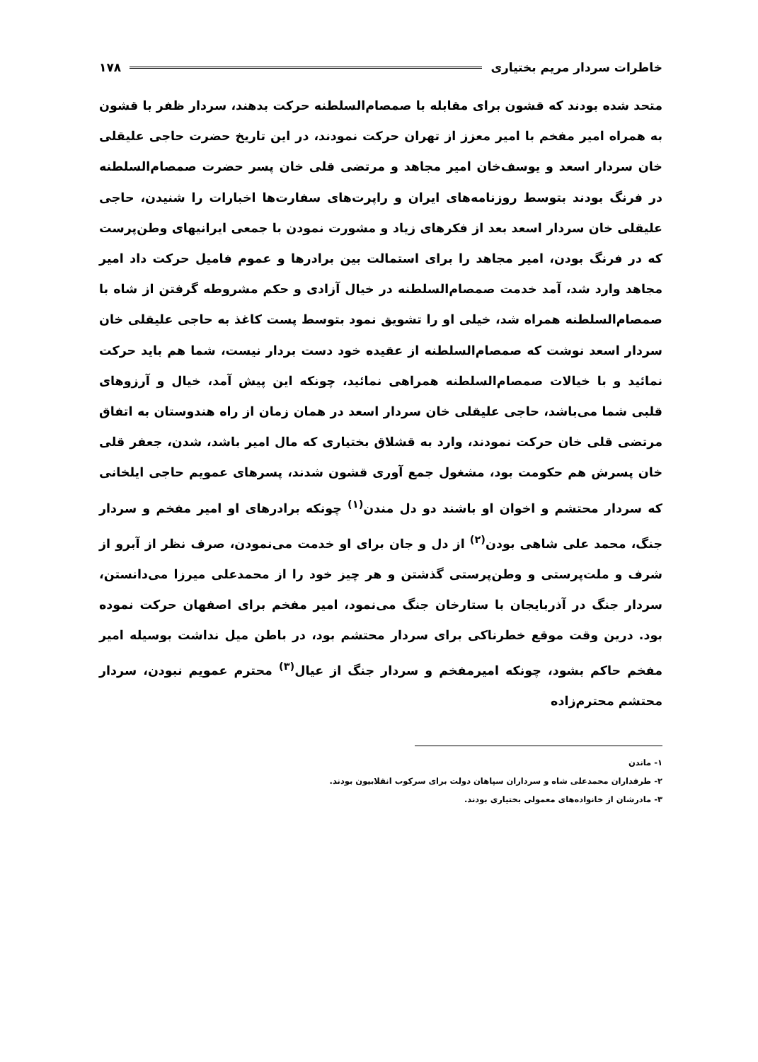خاطرات سردار مریم بختیاری ۱۷۸
متحد شده بودند که قشون برای مقابله با صمصام‌السلطنه حرکت بدهند، سردار ظفر با قشون به همراه امیر مفخم با امیر معزز از تهران حرکت نمودند، در این تاریخ حضرت حاجی علیقلی خان سردار اسعد و یوسف‌خان امیر مجاهد و مرتضی قلی خان پسر حضرت صمصام‌السلطنه در فرنگ بودند بتوسط روزنامه‌های ایران و راپرت‌های سفارت‌ها اخبارات را شنیدن، حاجی علیقلی خان سردار اسعد بعد از فکرهای زیاد و مشورت نمودن با جمعی ایرانیهای وطن‌پرست که در فرنگ بودن، امیر مجاهد را برای استمالت بین برادرها و عموم فامیل حرکت داد امیر مجاهد وارد شد، آمد خدمت صمصام‌السلطنه در خیال آزادی و حکم مشروطه گرفتن از شاه با صمصام‌السلطنه همراه شد، خیلی او را تشویق نمود بتوسط پست کاغذ به حاجی علیقلی خان سردار اسعد نوشت که صمصام‌السلطنه از عقیده خود دست بردار نیست، شما هم باید حرکت نمائید و با خیالات صمصام‌السلطنه همراهی نمائید، چونکه این پیش آمد، خیال و آرزوهای قلبی شما می‌باشد، حاجی علیقلی خان سردار اسعد در همان زمان از راه هندوستان به اتفاق مرتضی قلی خان حرکت نمودند، وارد به قشلاق بختیاری که مال امیر باشد، شدن، جعفر قلی خان پسرش هم حکومت بود، مشغول جمع آوری قشون شدند، پسرهای عمویم حاجی ایلخانی که سردار محتشم و اخوان او باشند دو دل مندن<sup>(۱)</sup> چونکه برادرهای او امیر مفخم و سردار جنگ، محمد علی شاهی بودن<sup>(۲)</sup> از دل و جان برای او خدمت می‌نمودن، صرف نظر از آبرو از شرف و ملت‌پرستی و وطن‌پرستی گذشتن و هر چیز خود را از محمدعلی میرزا می‌دانستن، سردار جنگ در آذربایجان با ستارخان جنگ می‌نمود، امیر مفخم برای اصفهان حرکت نموده بود. درین وقت موقع خطرناکی برای سردار محتشم بود، در باطن میل نداشت بوسیله امیر مفخم حاکم بشود، چونکه امیرمفخم و سردار جنگ از عیال<sup>(۳)</sup> محترم عمویم نبودن، سردار محتشم محترم‌زاده
۱- ماندن
۲- طرفداران محمدعلی شاه و سرداران سپاهان دولت برای سرکوب انقلابیون بودند.
۳- مادرشان از خانواده‌های معمولی بختیاری بودند.